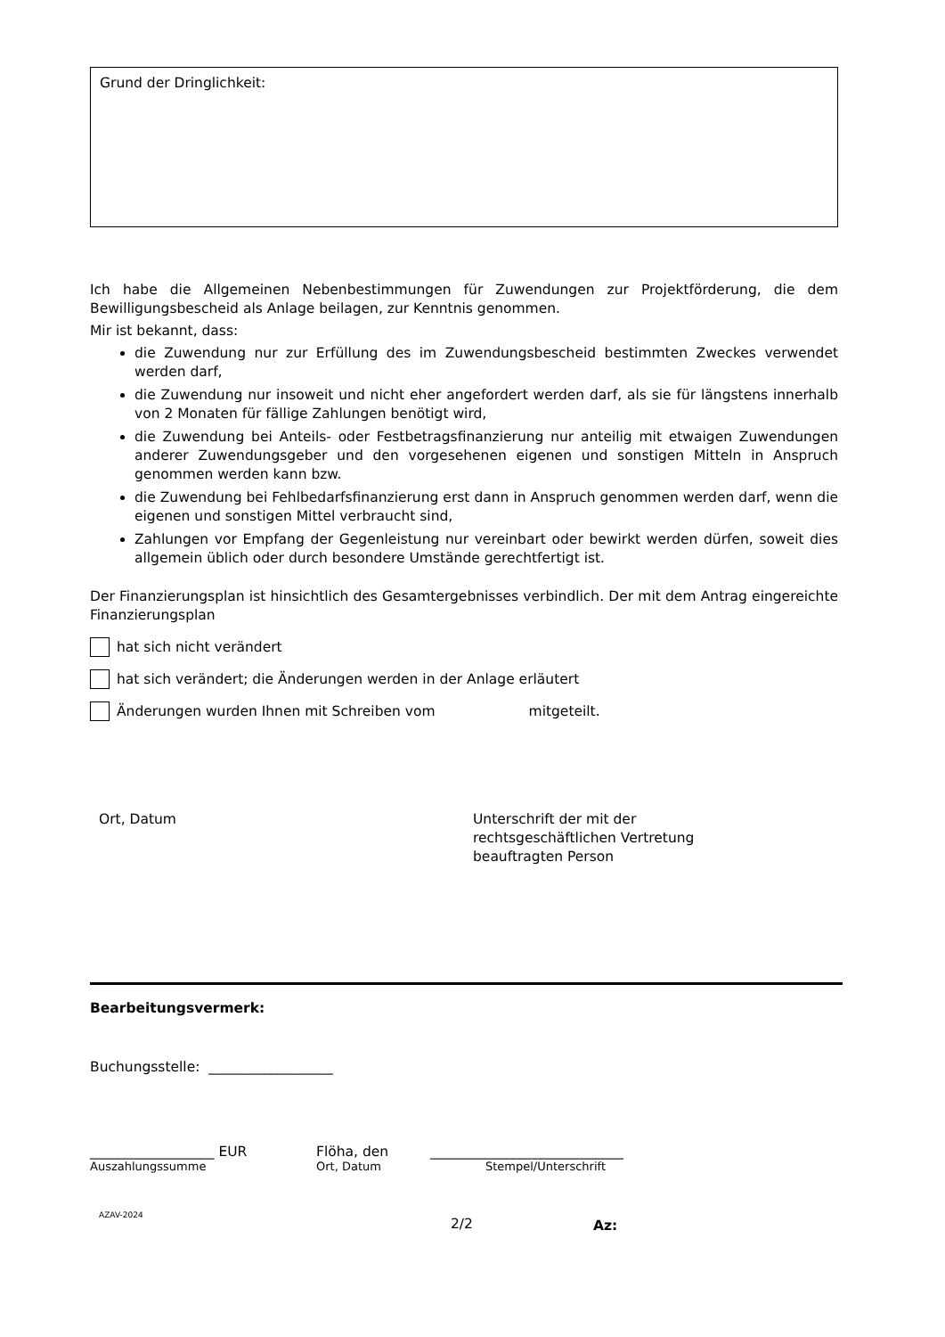Grund der Dringlichkeit:
Ich habe die Allgemeinen Nebenbestimmungen für Zuwendungen zur Projektförderung, die dem Bewilligungsbescheid als Anlage beilagen, zur Kenntnis genommen.
Mir ist bekannt, dass:
die Zuwendung nur zur Erfüllung des im Zuwendungsbescheid bestimmten Zweckes verwendet werden darf,
die Zuwendung nur insoweit und nicht eher angefordert werden darf, als sie für längstens innerhalb von 2 Monaten für fällige Zahlungen benötigt wird,
die Zuwendung bei Anteils- oder Festbetragsfinanzierung nur anteilig mit etwaigen Zuwendungen anderer Zuwendungsgeber und den vorgesehenen eigenen und sonstigen Mitteln in Anspruch genommen werden kann bzw.
die Zuwendung bei Fehlbedarfsfinanzierung erst dann in Anspruch genommen werden darf, wenn die eigenen und sonstigen Mittel verbraucht sind,
Zahlungen vor Empfang der Gegenleistung nur vereinbart oder bewirkt werden dürfen, soweit dies allgemein üblich oder durch besondere Umstände gerechtfertigt ist.
Der Finanzierungsplan ist hinsichtlich des Gesamtergebnisses verbindlich. Der mit dem Antrag eingereichte Finanzierungsplan
hat sich nicht verändert
hat sich verändert; die Änderungen werden in der Anlage erläutert
Änderungen wurden Ihnen mit Schreiben vom mitgeteilt.
Ort, Datum Unterschrift der mit der
rechtsgeschäftlichen Vertretung
beauftragten Person
Bearbeitungsvermerk:
Buchungsstelle: __________________
__________________ EUR Flöha, den ____________________________
Auszahlungssumme Ort, Datum Stempel/Unterschrift
AZAV-2024 2/2 Az: